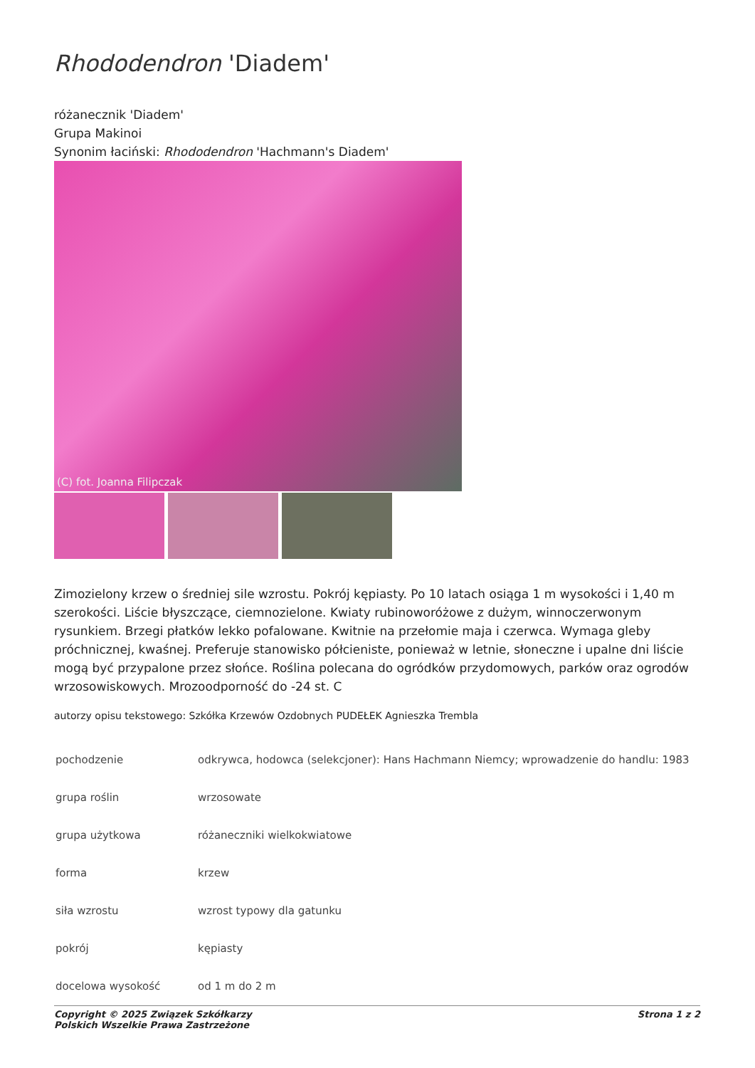Rhododendron 'Diadem'
różanecznik 'Diadem'
Grupa Makinoi
Synonim łaciński: Rhododendron 'Hachmann's Diadem'
(C) fot. Joanna Filipczak
Zimozielony krzew o średniej sile wzrostu. Pokrój kępiasty. Po 10 latach osiąga 1 m wysokości i 1,40 m szerokości. Liście błyszczące, ciemnozielone. Kwiaty rubinoworóżowe z dużym, winnoczerwonym rysunkiem. Brzegi płatków lekko pofalowane. Kwitnie na przełomie maja i czerwca. Wymaga gleby próchnicznej, kwaśnej. Preferuje stanowisko półcieniste, ponieważ w letnie, słoneczne i upalne dni liście mogą być przypalone przez słońce. Roślina polecana do ogródków przydomowych, parków oraz ogrodów wrzosowiskowych. Mrozoodporność do -24 st. C
autorzy opisu tekstowego: Szkółka Krzewów Ozdobnych PUDEŁEK Agnieszka Trembla
| pochodzenie | odkrywca, hodowca (selekcjoner): Hans Hachmann Niemcy; wprowadzenie do handlu: 1983 |
| grupa roślin | wrzosowate |
| grupa użytkowa | różaneczniki wielkokwiatowe |
| forma | krzew |
| siła wzrostu | wzrost typowy dla gatunku |
| pokrój | kępiasty |
| docelowa wysokość | od 1 m do 2 m |
Copyright © 2025 Związek Szkółkarzy
Polskich Wszelkie Prawa Zastrzeżone
Strona 1 z 2